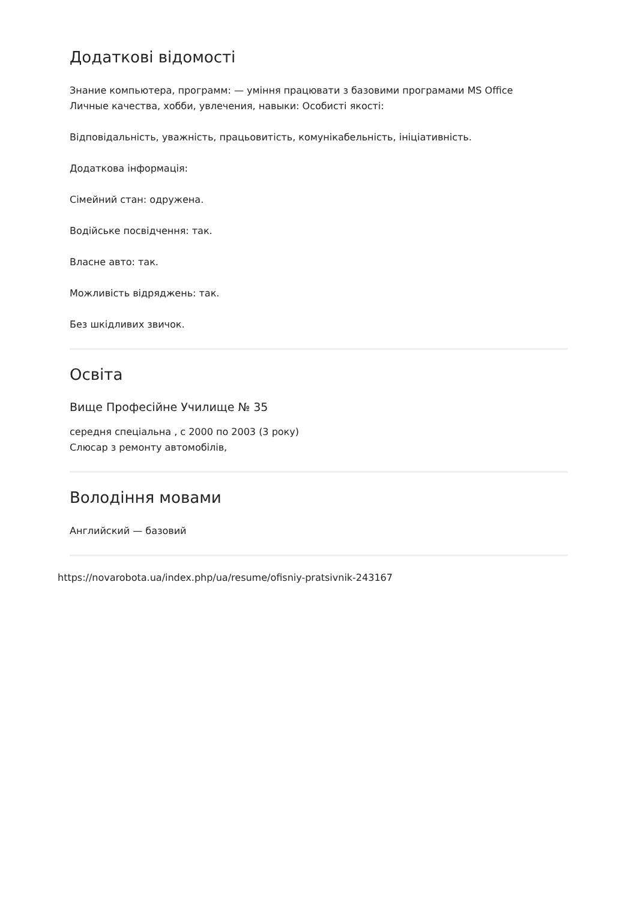Додаткові відомості
Знание компьютера, программ: — уміння працювати з базовими програмами MS Office
Личные качества, хобби, увлечения, навыки: Особисті якості:
Відповідальність, уважність, працьовитість, комунікабельність, ініціативність.
Додаткова інформація:
Сімейний стан: одружена.
Водійське посвідчення: так.
Власне авто: так.
Можливість відряджень: так.
Без шкідливих звичок.
Освіта
Вище Професійне Училище № 35
середня спеціальна , с 2000 по 2003 (3 року)
Слюсар з ремонту автомобілів,
Володіння мовами
Английский — базовий
https://novarobota.ua/index.php/ua/resume/ofisniy-pratsivnik-243167